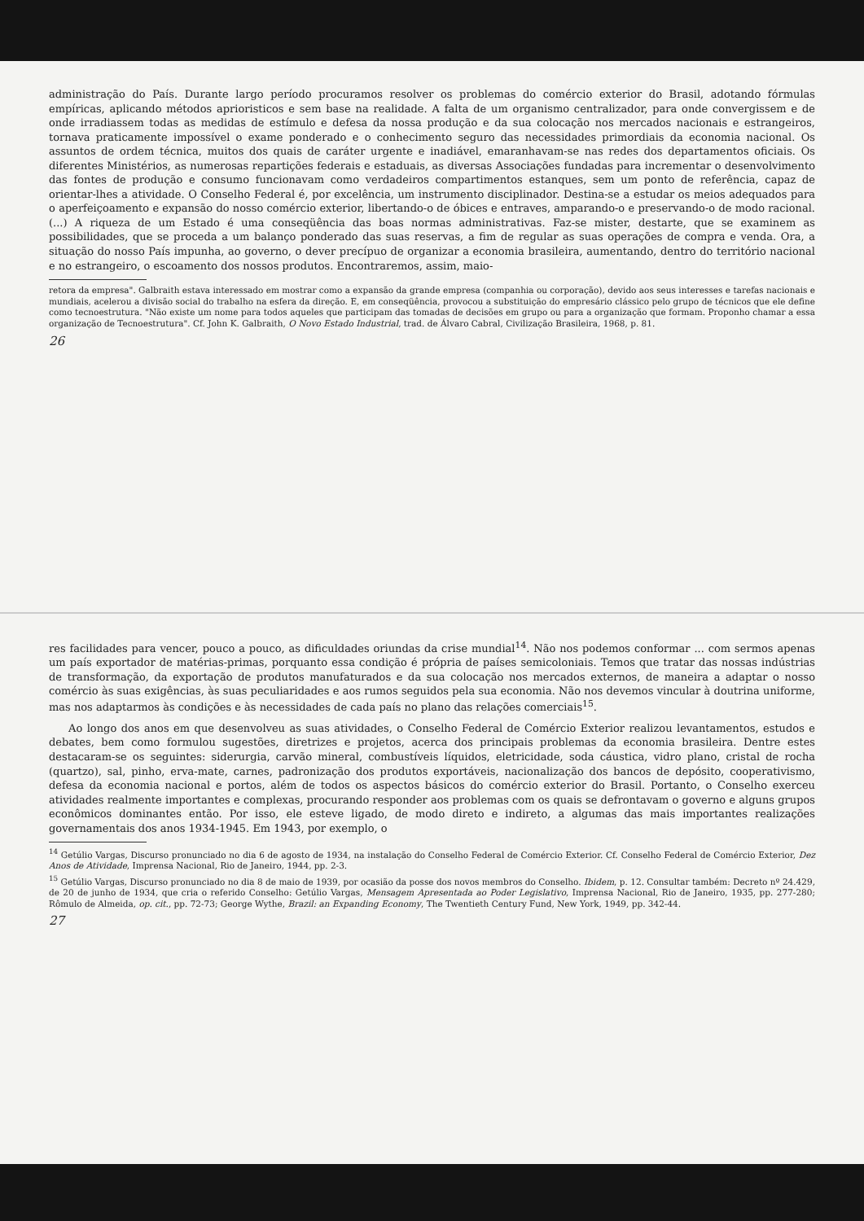administração do País. Durante largo período procuramos resolver os problemas do comércio exterior do Brasil, adotando fórmulas empíricas, aplicando métodos aprioristicos e sem base na realidade. A falta de um organismo centralizador, para onde convergissem e de onde irradiassem todas as medidas de estímulo e defesa da nossa produção e da sua colocação nos mercados nacionais e estrangeiros, tornava praticamente impossível o exame ponderado e o conhecimento seguro das necessidades primordiais da economia nacional. Os assuntos de ordem técnica, muitos dos quais de caráter urgente e inadiável, emaranhavam-se nas redes dos departamentos oficiais. Os diferentes Ministérios, as numerosas repartições federais e estaduais, as diversas Associações fundadas para incrementar o desenvolvimento das fontes de produção e consumo funcionavam como verdadeiros compartimentos estanques, sem um ponto de referência, capaz de orientar-lhes a atividade. O Conselho Federal é, por excelência, um instrumento disciplinador. Destina-se a estudar os meios adequados para o aperfeiçoamento e expansão do nosso comércio exterior, libertando-o de óbices e entraves, amparando-o e preservando-o de modo racional. (...) A riqueza de um Estado é uma conseqüência das boas normas administrativas. Faz-se mister, destarte, que se examinem as possibilidades, que se proceda a um balanço ponderado das suas reservas, a fim de regular as suas operações de compra e venda. Ora, a situação do nosso País impunha, ao governo, o dever precípuo de organizar a economia brasileira, aumentando, dentro do território nacional e no estrangeiro, o escoamento dos nossos produtos. Encontraremos, assim, maio-
retora da empresa". Galbraith estava interessado em mostrar como a expansão da grande empresa (companhia ou corporação), devido aos seus interesses e tarefas nacionais e mundiais, acelerou a divisão social do trabalho na esfera da direção. E, em conseqüência, provocou a substituição do empresário clássico pelo grupo de técnicos que ele define como tecnoestrutura. "Não existe um nome para todos aqueles que participam das tomadas de decisões em grupo ou para a organização que formam. Proponho chamar a essa organização de Tecnoestrutura". Cf. John K. Galbraith, O Novo Estado Industrial, trad. de Álvaro Cabral, Civilização Brasileira, 1968, p. 81.
26
res facilidades para vencer, pouco a pouco, as dificuldades oriundas da crise mundial<sup>14</sup>. Não nos podemos conformar ... com sermos apenas um país exportador de matérias-primas, porquanto essa condição é própria de países semicoloniais. Temos que tratar das nossas indústrias de transformação, da exportação de produtos manufaturados e da sua colocação nos mercados externos, de maneira a adaptar o nosso comércio às suas exigências, às suas peculiaridades e aos rumos seguidos pela sua economia. Não nos devemos vincular à doutrina uniforme, mas nos adaptarmos às condições e às necessidades de cada país no plano das relações comerciais<sup>15</sup>.
Ao longo dos anos em que desenvolveu as suas atividades, o Conselho Federal de Comércio Exterior realizou levantamentos, estudos e debates, bem como formulou sugestões, diretrizes e projetos, acerca dos principais problemas da economia brasileira. Dentre estes destacaram-se os seguintes: siderurgia, carvão mineral, combustíveis líquidos, eletricidade, soda cáustica, vidro plano, cristal de rocha (quartzo), sal, pinho, erva-mate, carnes, padronização dos produtos exportáveis, nacionalização dos bancos de depósito, cooperativismo, defesa da economia nacional e portos, além de todos os aspectos básicos do comércio exterior do Brasil. Portanto, o Conselho exerceu atividades realmente importantes e complexas, procurando responder aos problemas com os quais se defrontavam o governo e alguns grupos econômicos dominantes então. Por isso, ele esteve ligado, de modo direto e indireto, a algumas das mais importantes realizações governamentais dos anos 1934-1945. Em 1943, por exemplo, o
<sup>14</sup> Getúlio Vargas, Discurso pronunciado no dia 6 de agosto de 1934, na instalação do Conselho Federal de Comércio Exterior. Cf. Conselho Federal de Comércio Exterior, Dez Anos de Atividade, Imprensa Nacional, Rio de Janeiro, 1944, pp. 2-3.
<sup>15</sup> Getúlio Vargas, Discurso pronunciado no dia 8 de maio de 1939, por ocasião da posse dos novos membros do Conselho. Ibidem, p. 12. Consultar também: Decreto nº 24.429, de 20 de junho de 1934, que cria o referido Conselho: Getúlio Vargas, Mensagem Apresentada ao Poder Legislativo, Imprensa Nacional, Rio de Janeiro, 1935, pp. 277-280; Rômulo de Almeida, op. cit., pp. 72-73; George Wythe, Brazil: an Expanding Economy, The Twentieth Century Fund, New York, 1949, pp. 342-44.
27